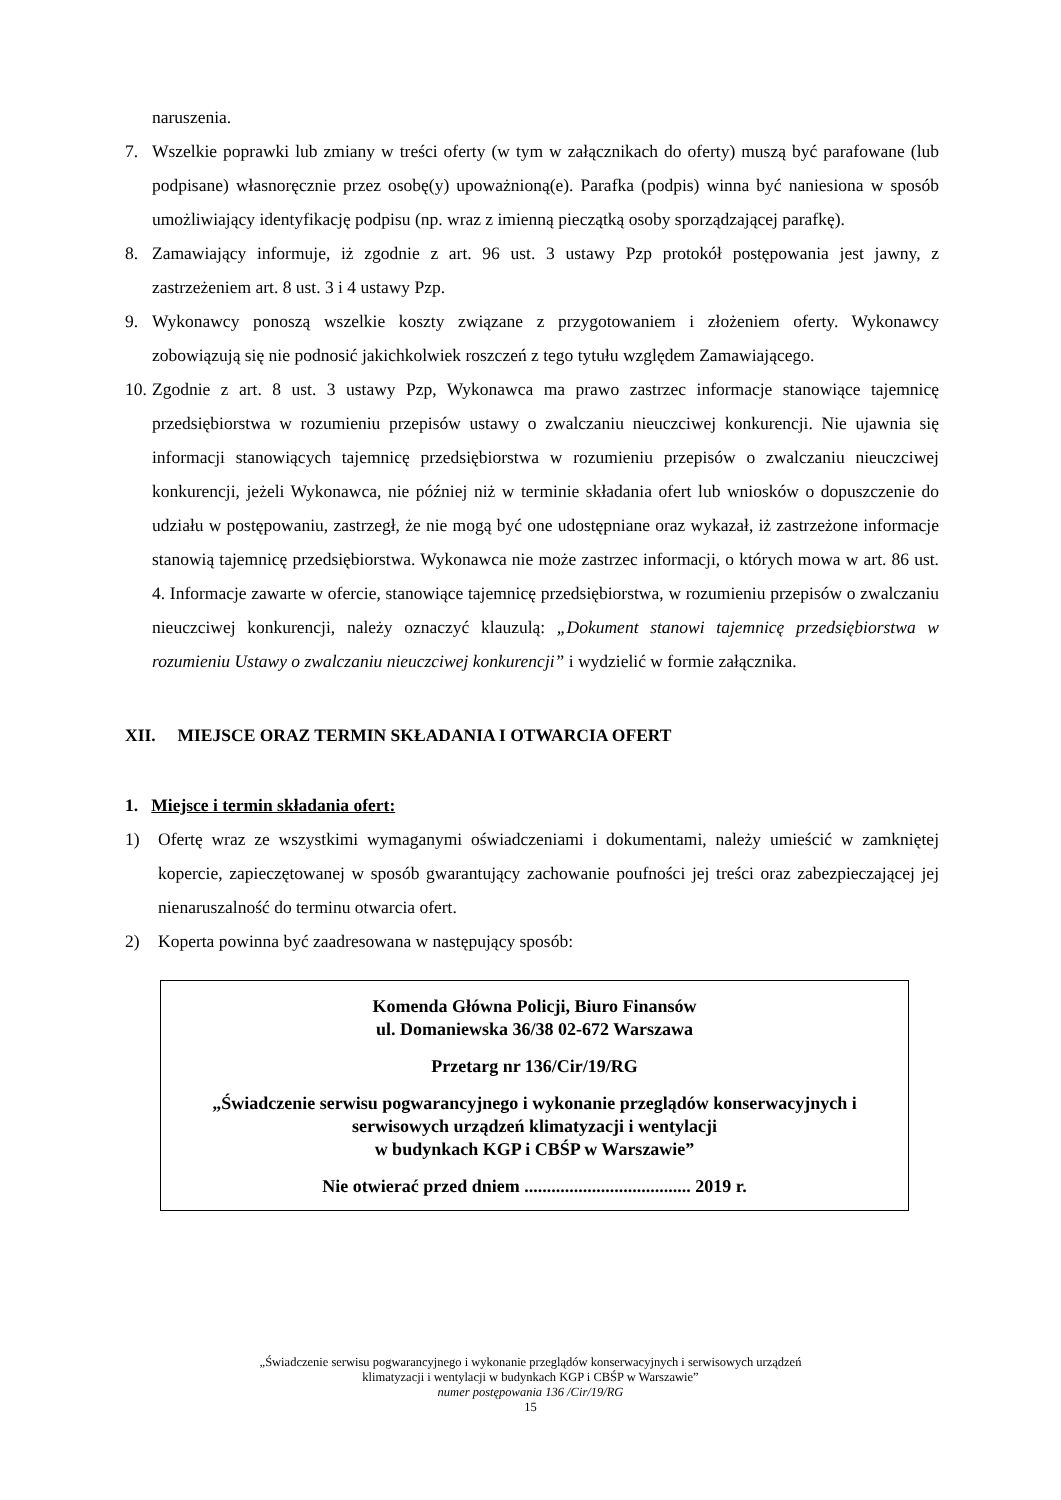naruszenia.
7. Wszelkie poprawki lub zmiany w treści oferty (w tym w załącznikach do oferty) muszą być parafowane (lub podpisane) własnoręcznie przez osobę(y) upoważnioną(e). Parafka (podpis) winna być naniesiona w sposób umożliwiający identyfikację podpisu (np. wraz z imienną pieczątką osoby sporządzającej parafkę).
8. Zamawiający informuje, iż zgodnie z art. 96 ust. 3 ustawy Pzp protokół postępowania jest jawny, z zastrzeżeniem art. 8 ust. 3 i 4 ustawy Pzp.
9. Wykonawcy ponoszą wszelkie koszty związane z przygotowaniem i złożeniem oferty. Wykonawcy zobowiązują się nie podnosić jakichkolwiek roszczeń z tego tytułu względem Zamawiającego.
10. Zgodnie z art. 8 ust. 3 ustawy Pzp, Wykonawca ma prawo zastrzec informacje stanowiące tajemnicę przedsiębiorstwa w rozumieniu przepisów ustawy o zwalczaniu nieuczciwej konkurencji. Nie ujawnia się informacji stanowiących tajemnicę przedsiębiorstwa w rozumieniu przepisów o zwalczaniu nieuczciwej konkurencji, jeżeli Wykonawca, nie później niż w terminie składania ofert lub wniosków o dopuszczenie do udziału w postępowaniu, zastrzegł, że nie mogą być one udostępniane oraz wykazał, iż zastrzeżone informacje stanowią tajemnicę przedsiębiorstwa. Wykonawca nie może zastrzec informacji, o których mowa w art. 86 ust. 4. Informacje zawarte w ofercie, stanowiące tajemnicę przedsiębiorstwa, w rozumieniu przepisów o zwalczaniu nieuczciwej konkurencji, należy oznaczyć klauzulą: „Dokument stanowi tajemnicę przedsiębiorstwa w rozumieniu Ustawy o zwalczaniu nieuczciwej konkurencji” i wydzielić w formie załącznika.
XII. MIEJSCE ORAZ TERMIN SKŁADANIA I OTWARCIA OFERT
1. Miejsce i termin składania ofert:
1) Ofertę wraz ze wszystkimi wymaganymi oświadczeniami i dokumentami, należy umieścić w zamkniętej kopercie, zapieczętowanej w sposób gwarantujący zachowanie poufności jej treści oraz zabezpieczającej jej nienaruszalność do terminu otwarcia ofert.
2) Koperta powinna być zaadresowana w następujący sposób:
Komenda Główna Policji, Biuro Finansów
ul. Domaniewska 36/38 02-672 Warszawa
Przetarg nr 136/Cir/19/RG
„Świadczenie serwisu pogwarancyjnego i wykonanie przeglądów konserwacyjnych i serwisowych urządzeń klimatyzacji i wentylacji
w budynkach KGP i CBŚP w Warszawie”
Nie otwierać przed dniem ..................................... 2019 r.
„Świadczenie serwisu pogwarancyjnego i wykonanie przeglądów konserwacyjnych i serwisowych urządzeń
klimatyzacji i wentylacji w budynkach KGP i CBŚP w Warszawie”
numer postępowania 136 /Cir/19/RG
15